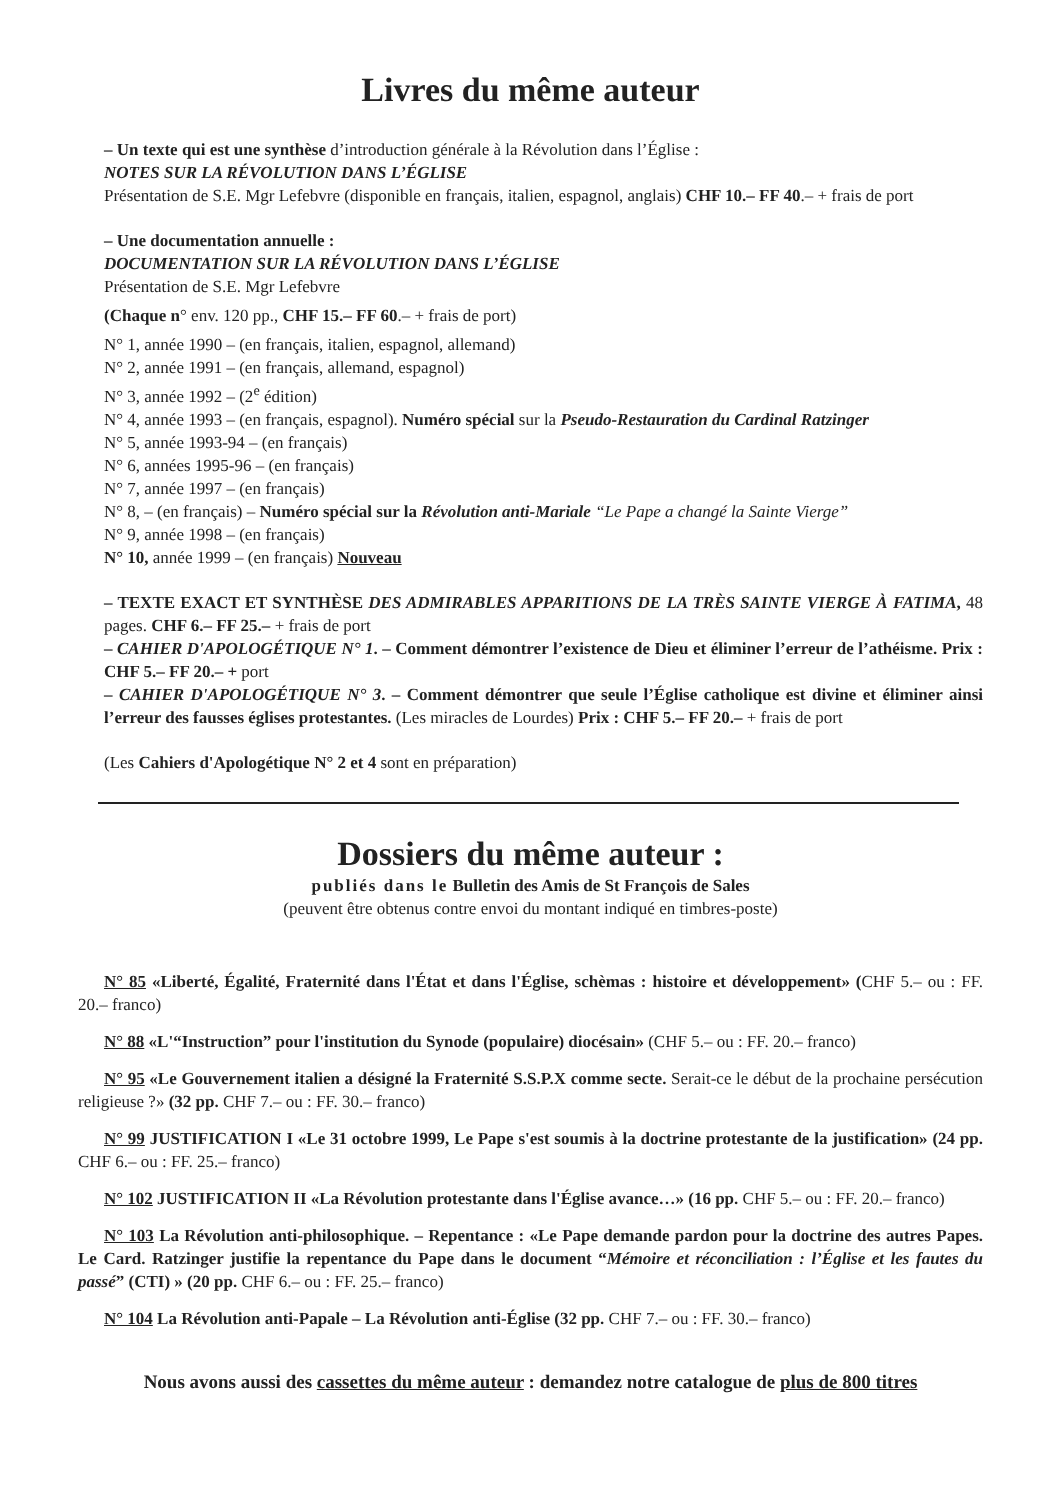Livres du même auteur
– Un texte qui est une synthèse d’introduction générale à la Révolution dans l’Église :
NOTES SUR LA RÉVOLUTION DANS L’ÉGLISE
Présentation de S.E. Mgr Lefebvre (disponible en français, italien, espagnol, anglais) CHF 10.– FF 40.– + frais de port
– Une documentation annuelle :
DOCUMENTATION SUR LA RÉVOLUTION DANS L’ÉGLISE
Présentation de S.E. Mgr Lefebvre
(Chaque n° env. 120 pp., CHF 15.– FF 60.– + frais de port)
N° 1, année 1990 – (en français, italien, espagnol, allemand)
N° 2, année 1991 – (en français, allemand, espagnol)
N° 3, année 1992 – (2<sup>e</sup> édition)
N° 4, année 1993 – (en français, espagnol). Numéro spécial sur la Pseudo-Restauration du Cardinal Ratzinger
N° 5, année 1993-94 – (en français)
N° 6, années 1995-96 – (en français)
N° 7, année 1997 – (en français)
N° 8, – (en français) – Numéro spécial sur la Révolution anti-Mariale “Le Pape a changé la Sainte Vierge”
N° 9, année 1998 – (en français)
N° 10, année 1999 – (en français) Nouveau
– TEXTE EXACT ET SYNTHÈSE DES ADMIRABLES APPARITIONS DE LA TRÈS SAINTE VIERGE À FATIMA, 48 pages. CHF 6.– FF 25.– + frais de port
– CAHIER D'APOLOGÉTIQUE N° 1. – Comment démontrer l’existence de Dieu et éliminer l’erreur de l’athéisme. Prix : CHF 5.– FF 20.– + port
– CAHIER D'APOLOGÉTIQUE N° 3. – Comment démontrer que seule l’Église catholique est divine et éliminer ainsi l’erreur des fausses églises protestantes. (Les miracles de Lourdes) Prix : CHF 5.– FF 20.– + frais de port
(Les Cahiers d'Apologétique N° 2 et 4 sont en préparation)
Dossiers du même auteur :
publiés dans le Bulletin des Amis de St François de Sales
(peuvent être obtenus contre envoi du montant indiqué en timbres-poste)
N° 85 «Liberté, Égalité, Fraternité dans l'État et dans l'Église, schèmas : histoire et développement» (CHF 5.– ou : FF. 20.– franco)
N° 88 «L'“Instruction” pour l'institution du Synode (populaire) diocésain» (CHF 5.– ou : FF. 20.– franco)
N° 95 «Le Gouvernement italien a désigné la Fraternité S.S.P.X comme secte. Serait-ce le début de la prochaine persécution religieuse ?» (32 pp. CHF 7.– ou : FF. 30.– franco)
N° 99 JUSTIFICATION I «Le 31 octobre 1999, Le Pape s'est soumis à la doctrine protestante de la justification» (24 pp. CHF 6.– ou : FF. 25.– franco)
N° 102 JUSTIFICATION II «La Révolution protestante dans l'Église avance…» (16 pp. CHF 5.– ou : FF. 20.– franco)
N° 103 La Révolution anti-philosophique. – Repentance : «Le Pape demande pardon pour la doctrine des autres Papes. Le Card. Ratzinger justifie la repentance du Pape dans le document “Mémoire et réconciliation : l’Église et les fautes du passé” (CTI) » (20 pp. CHF 6.– ou : FF. 25.– franco)
N° 104 La Révolution anti-Papale – La Révolution anti-Église (32 pp. CHF 7.– ou : FF. 30.– franco)
Nous avons aussi des cassettes du même auteur : demandez notre catalogue de plus de 800 titres